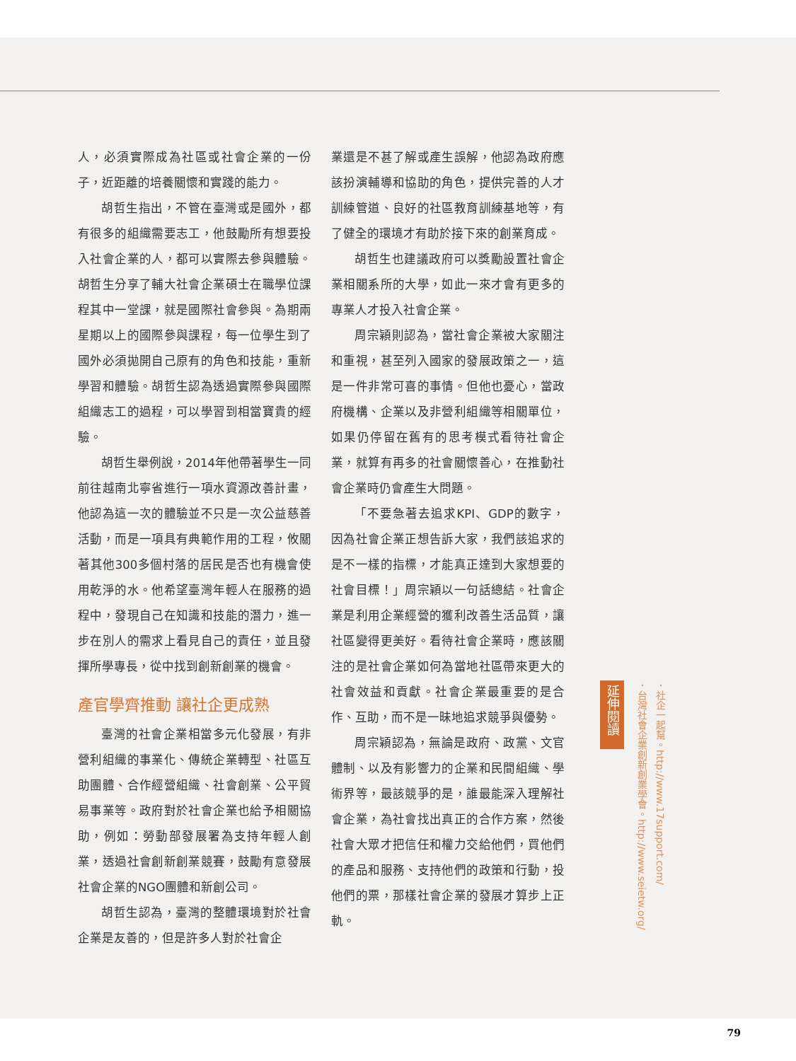人，必須實際成為社區或社會企業的一份子，近距離的培養關懷和實踐的能力。
胡哲生指出，不管在臺灣或是國外，都有很多的組織需要志工，他鼓勵所有想要投入社會企業的人，都可以實際去參與體驗。胡哲生分享了輔大社會企業碩士在職學位課程其中一堂課，就是國際社會參與。為期兩星期以上的國際參與課程，每一位學生到了國外必須拋開自己原有的角色和技能，重新學習和體驗。胡哲生認為透過實際參與國際組織志工的過程，可以學習到相當寶貴的經驗。
胡哲生舉例說，2014年他帶著學生一同前往越南北寧省進行一項水資源改善計畫，他認為這一次的體驗並不只是一次公益慈善活動，而是一項具有典範作用的工程，攸關著其他300多個村落的居民是否也有機會使用乾淨的水。他希望臺灣年輕人在服務的過程中，發現自己在知識和技能的潛力，進一步在別人的需求上看見自己的責任，並且發揮所學專長，從中找到創新創業的機會。
產官學齊推動 讓社企更成熟
臺灣的社會企業相當多元化發展，有非營利組織的事業化、傳統企業轉型、社區互助團體、合作經營組織、社會創業、公平貿易事業等。政府對於社會企業也給予相關協助，例如：勞動部發展署為支持年輕人創業，透過社會創新創業競賽，鼓勵有意發展社會企業的NGO團體和新創公司。
胡哲生認為，臺灣的整體環境對於社會企業是友善的，但是許多人對於社會企
業還是不甚了解或產生誤解，他認為政府應該扮演輔導和協助的角色，提供完善的人才訓練管道、良好的社區教育訓練基地等，有了健全的環境才有助於接下來的創業育成。
胡哲生也建議政府可以獎勵設置社會企業相關系所的大學，如此一來才會有更多的專業人才投入社會企業。
周宗穎則認為，當社會企業被大家關注和重視，甚至列入國家的發展政策之一，這是一件非常可喜的事情。但他也憂心，當政府機構、企業以及非營利組織等相關單位，如果仍停留在舊有的思考模式看待社會企業，就算有再多的社會關懷善心，在推動社會企業時仍會產生大問題。
「不要急著去追求KPI、GDP的數字，因為社會企業正想告訴大家，我們該追求的是不一樣的指標，才能真正達到大家想要的社會目標！」周宗穎以一句話總結。社會企業是利用企業經營的獲利改善生活品質，讓社區變得更美好。看待社會企業時，應該關注的是社會企業如何為當地社區帶來更大的社會效益和貢獻。社會企業最重要的是合作、互助，而不是一昧地追求競爭與優勢。
周宗穎認為，無論是政府、政黨、文官體制、以及有影響力的企業和民間組織、學術界等，最該競爭的是，誰最能深入理解社會企業，為社會找出真正的合作方案，然後社會大眾才把信任和權力交給他們，買他們的產品和服務、支持他們的政策和行動，投他們的票，那樣社會企業的發展才算步上正軌。
延伸閱讀
．社企一起幫。http://www.17support.com/
．台灣社會企業創新創業學會。http://www.seietw.org/
79